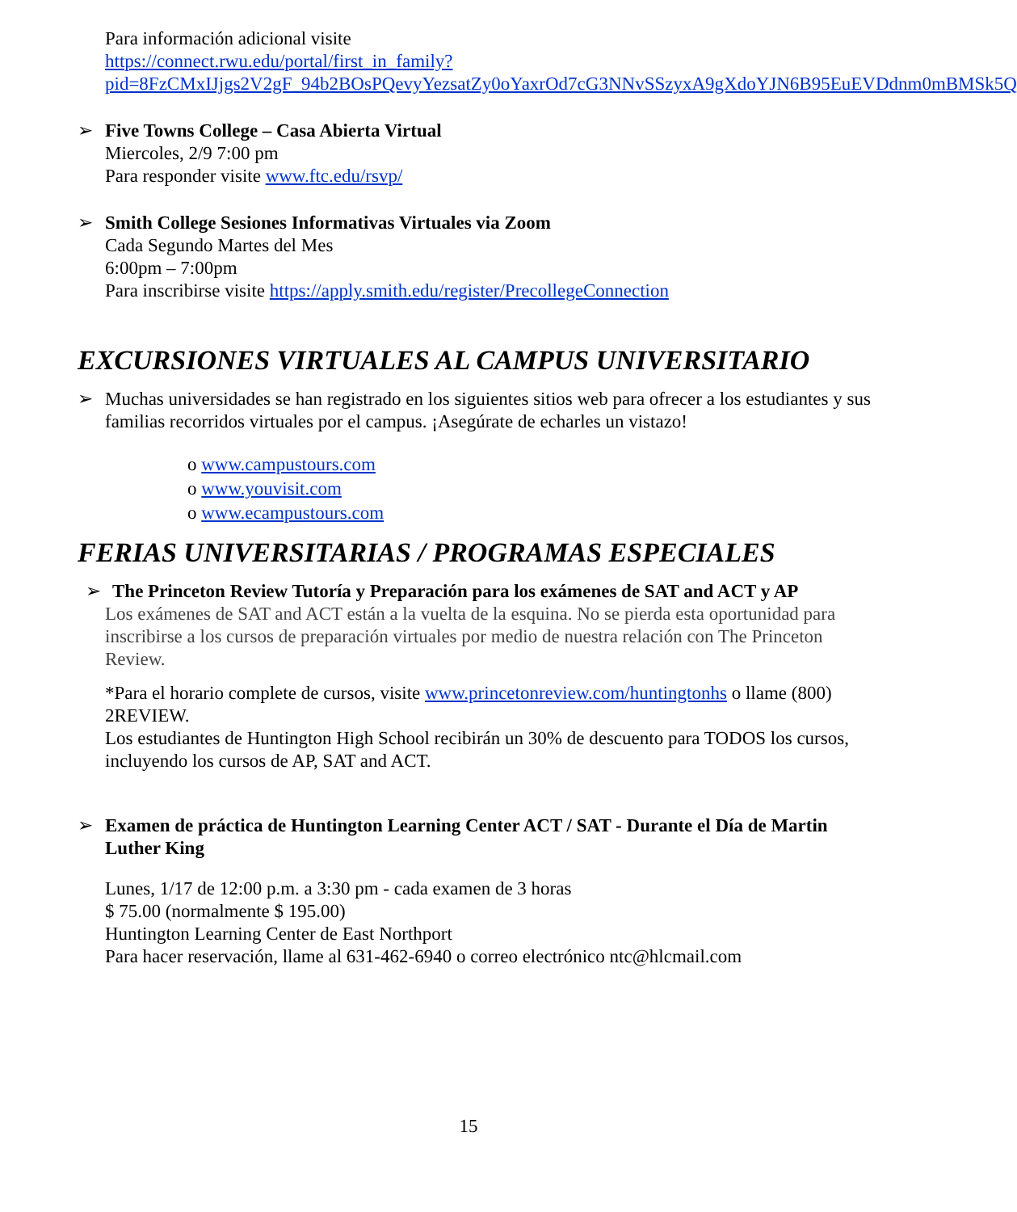Para información adicional visite
https://connect.rwu.edu/portal/first_in_family?pid=8FzCMxIJjgs2V2gF_94b2BOsPQevyYezsatZy0oYaxrOd7cG3NNvSSzyxA9gXdoYJN6B95EuEVDdnm0mBMSk5Q
➢ Five Towns College – Casa Abierta Virtual
Miercoles, 2/9 7:00 pm
Para responder visite www.ftc.edu/rsvp/
➢ Smith College Sesiones Informativas Virtuales via Zoom
Cada Segundo Martes del Mes
6:00pm – 7:00pm
Para inscribirse visite https://apply.smith.edu/register/PrecollegeConnection
EXCURSIONES VIRTUALES AL CAMPUS UNIVERSITARIO
➢ Muchas universidades se han registrado en los siguientes sitios web para ofrecer a los estudiantes y sus familias recorridos virtuales por el campus. ¡Asegúrate de echarles un vistazo!
o www.campustours.com
o www.youvisit.com
o www.ecampustours.com
FERIAS UNIVERSITARIAS / PROGRAMAS ESPECIALES
➢ The Princeton Review Tutoría y Preparación para los exámenes de SAT and ACT y AP
Los exámenes de SAT and ACT están a la vuelta de la esquina. No se pierda esta oportunidad para inscribirse a los cursos de preparación virtuales por medio de nuestra relación con The Princeton Review.
*Para el horario complete de cursos, visite www.princetonreview.com/huntingtonhs o llame (800) 2REVIEW.
Los estudiantes de Huntington High School recibirán un 30% de descuento para TODOS los cursos, incluyendo los cursos de AP, SAT and ACT.
➢ Examen de práctica de Huntington Learning Center ACT / SAT - Durante el Día de Martin Luther King
Lunes, 1/17 de 12:00 p.m. a 3:30 pm - cada examen de 3 horas
$ 75.00 (normalmente $ 195.00)
Huntington Learning Center de East Northport
Para hacer reservación, llame al 631-462-6940 o correo electrónico ntc@hlcmail.com
15